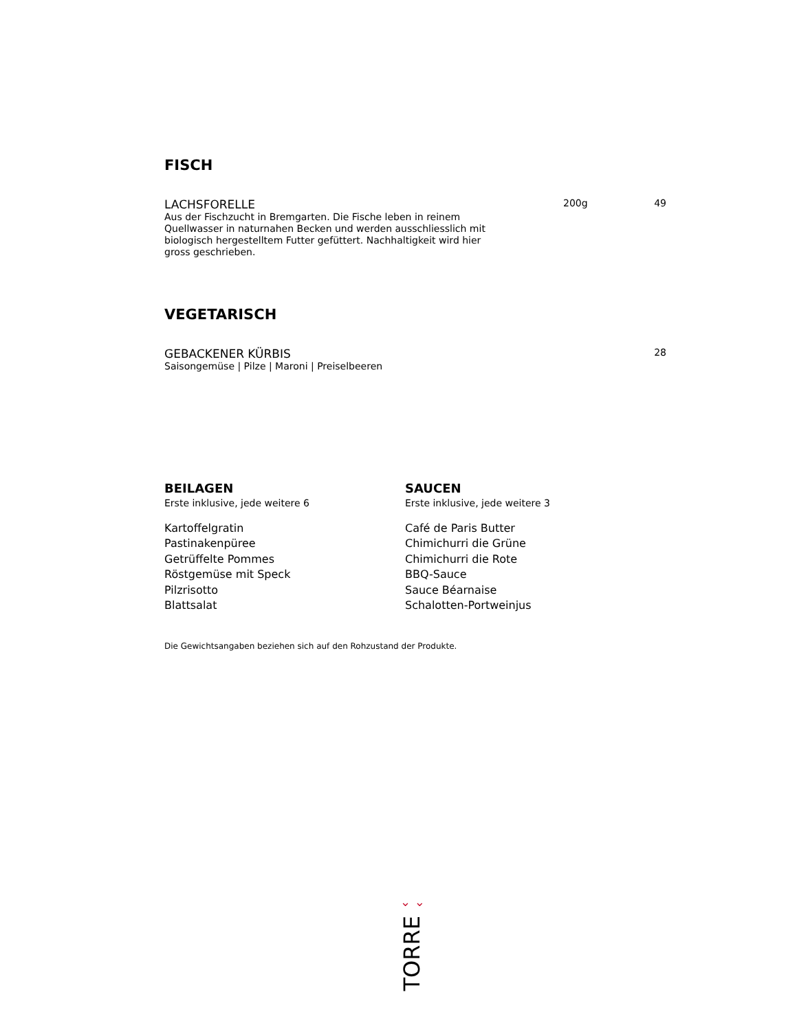FISCH
LACHSFORELLE 200g 49
Aus der Fischzucht in Bremgarten. Die Fische leben in reinem Quellwasser in naturnahen Becken und werden ausschliesslich mit biologisch hergestelltem Futter gefüttert. Nachhaltigkeit wird hier gross geschrieben.
VEGETARISCH
GEBACKENER KÜRBIS 28
Saisongemüse | Pilze | Maroni | Preiselbeeren
BEILAGEN
Erste inklusive, jede weitere 6
Kartoffelgratin
Pastinakenpüree
Getrüffelte Pommes
Röstgemüse mit Speck
Pilzrisotto
Blattsalat
SAUCEN
Erste inklusive, jede weitere 3
Café de Paris Butter
Chimichurri die Grüne
Chimichurri die Rote
BBQ-Sauce
Sauce Béarnaise
Schalotten-Portweinjus
Die Gewichtsangaben beziehen sich auf den Rohzustand der Produkte.
⌄ ⌄
TORRE